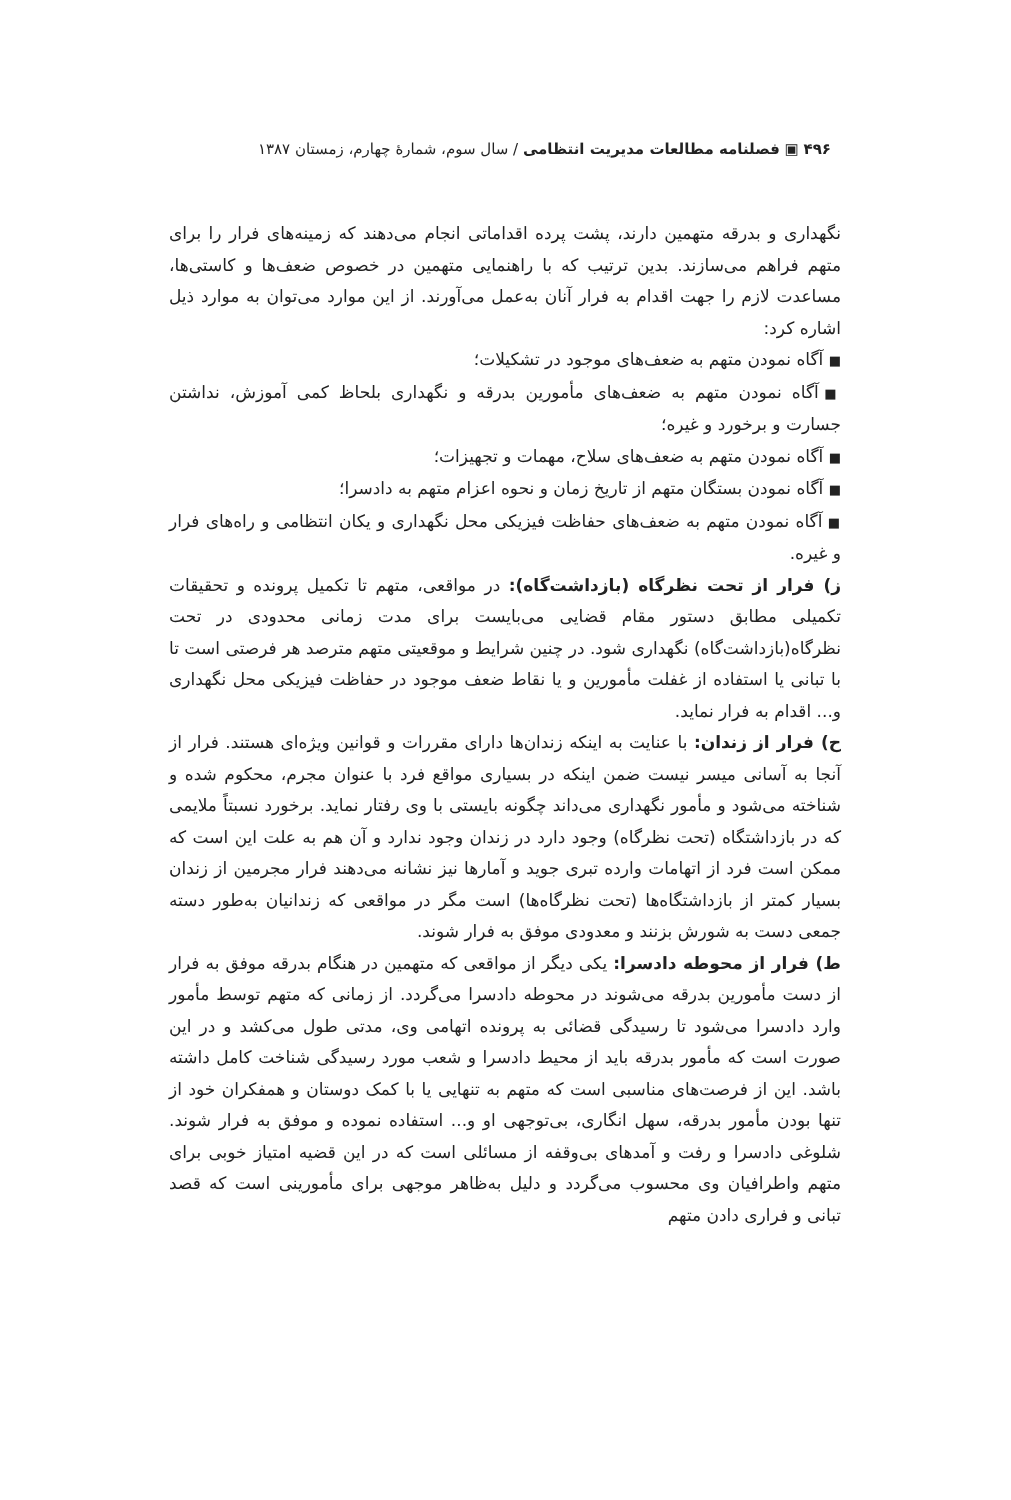۴۹۶ ▣ فصلنامه مطالعات مدیریت انتظامی / سال سوم، شمارهٔ چهارم، زمستان ۱۳۸۷
نگهداری و بدرقه متهمین دارند، پشت پرده اقداماتی انجام می‌دهند که زمینه‌های فرار را برای متهم فراهم می‌سازند. بدین ترتیب که با راهنمایی متهمین در خصوص ضعف‌ها و کاستی‌ها، مساعدت لازم را جهت اقدام به فرار آنان به‌عمل می‌آورند. از این موارد می‌توان به موارد ذیل اشاره کرد:
■ آگاه نمودن متهم به ضعف‌های موجود در تشکیلات؛
■ آگاه نمودن متهم به ضعف‌های مأمورین بدرقه و نگهداری بلحاظ کمی آموزش، نداشتن جسارت و برخورد و غیره؛
■ آگاه نمودن متهم به ضعف‌های سلاح، مهمات و تجهیزات؛
■ آگاه نمودن بستگان متهم از تاریخ زمان و نحوه اعزام متهم به دادسرا؛
■ آگاه نمودن متهم به ضعف‌های حفاظت فیزیکی محل نگهداری و یکان انتظامی و راه‌های فرار و غیره.
ز) فرار از تحت نظرگاه (بازداشت‌گاه): در مواقعی، متهم تا تکمیل پرونده و تحقیقات تکمیلی مطابق دستور مقام قضایی می‌بایست برای مدت زمانی محدودی در تحت نظرگاه(بازداشت‌گاه) نگهداری شود. در چنین شرایط و موقعیتی متهم مترصد هر فرصتی است تا با تبانی یا استفاده از غفلت مأمورین و یا نقاط ضعف موجود در حفاظت فیزیکی محل نگهداری و... اقدام به فرار نماید.
ح) فرار از زندان: با عنایت به اینکه زندان‌ها دارای مقررات و قوانین ویژه‌ای هستند. فرار از آنجا به آسانی میسر نیست ضمن اینکه در بسیاری مواقع فرد با عنوان مجرم، محکوم شده و شناخته می‌شود و مأمور نگهداری می‌داند چگونه بایستی با وی رفتار نماید. برخورد نسبتاً ملایمی که در بازداشتگاه (تحت نظرگاه) وجود دارد در زندان وجود ندارد و آن هم به علت این است که ممکن است فرد از اتهامات وارده تبری جوید و آمارها نیز نشانه می‌دهند فرار مجرمین از زندان بسیار کمتر از بازداشتگاه‌ها (تحت نظرگاه‌ها) است مگر در مواقعی که زندانیان به‌طور دسته جمعی دست به شورش بزنند و معدودی موفق به فرار شوند.
ط) فرار از محوطه دادسرا: یکی دیگر از مواقعی که متهمین در هنگام بدرقه موفق به فرار از دست مأمورین بدرقه می‌شوند در محوطه دادسرا می‌گردد. از زمانی که متهم توسط مأمور وارد دادسرا می‌شود تا رسیدگی قضائی به پرونده اتهامی وی، مدتی طول می‌کشد و در این صورت است که مأمور بدرقه باید از محیط دادسرا و شعب مورد رسیدگی شناخت کامل داشته باشد. این از فرصت‌های مناسبی است که متهم به تنهایی یا با کمک دوستان و همفکران خود از تنها بودن مأمور بدرقه، سهل انگاری، بی‌توجهی او و... استفاده نموده و موفق به فرار شوند. شلوغی دادسرا و رفت و آمدهای بی‌وقفه از مسائلی است که در این قضیه امتیاز خوبی برای متهم واطرافیان وی محسوب می‌گردد و دلیل به‌ظاهر موجهی برای مأمورینی است که قصد تبانی و فراری دادن متهم